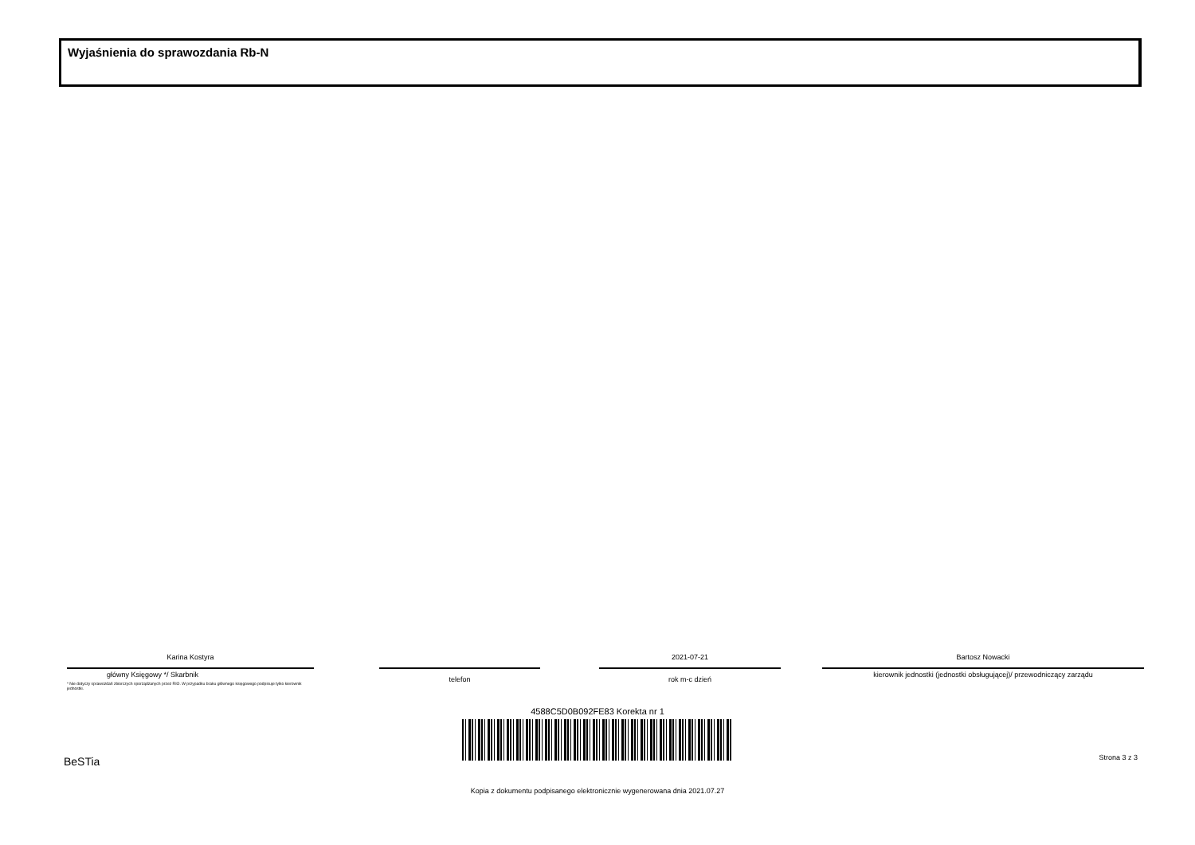Wyjaśnienia do sprawozdania Rb-N
Karina Kostyra
główny Księgowy */ Skarbnik
* Nie dotyczy sprawozdań zbiorczych sporządzanych przez RIO. W przypadku braku głównego księgowego podpisuje tylko kierownik jednostki.
telefon
2021-07-21
rok m-c dzień
Bartosz Nowacki
kierownik jednostki (jednostki obsługującej)/ przewodniczący zarządu
4588C5D0B092FE83 Korekta nr 1
BeSTia Strona 3 z 3
Kopia z dokumentu podpisanego elektronicznie wygenerowana dnia 2021.07.27